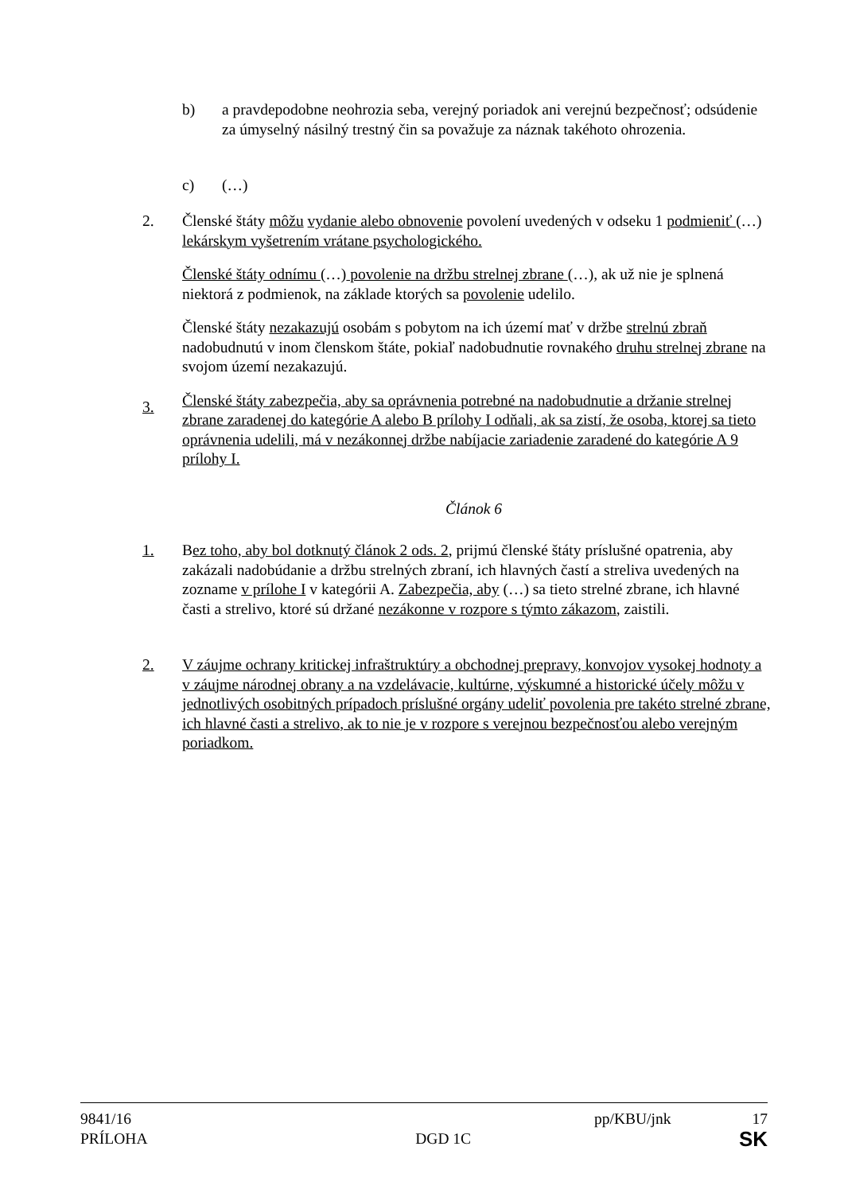b) a pravdepodobne neohrozia seba, verejný poriadok ani verejnú bezpečnosť; odsúdenie za úmyselný násilný trestný čin sa považuje za náznak takéhoto ohrozenia.
c) (…)
2. Členské štáty môžu vydanie alebo obnovenie povolení uvedených v odseku 1 podmieniť (…) lekárskym vyšetrením vrátane psychologického.
Členské štáty odnímu (…) povolenie na držbu strelnej zbrane (…), ak už nie je splnená niektorá z podmienok, na základe ktorých sa povolenie udelilo.
Členské štáty nezakazujú osobám s pobytom na ich území mať v držbe strelnú zbraň nadobudnutú v inom členskom štáte, pokiaľ nadobudnutie rovnakého druhu strelnej zbrane na svojom území nezakazujú.
Členské štáty zabezpečia, aby sa oprávnenia potrebné na nadobudnutie a držanie strelnej zbrane zaradenej do kategórie A alebo B prílohy I odňali, ak sa zistí, že osoba, ktorej sa tieto oprávnenia udelili, má v nezákonnej držbe nabíjacie zariadenie zaradené do kategórie A 9 prílohy I.
3.
Článok 6
1. Bez toho, aby bol dotknutý článok 2 ods. 2, prijmú členské štáty príslušné opatrenia, aby zakázali nadobúdanie a držbu strelných zbraní, ich hlavných častí a streliva uvedených na zozname v prílohe I v kategórii A. Zabezpečia, aby (…) sa tieto strelné zbrane, ich hlavné časti a strelivo, ktoré sú držané nezákonne v rozpore s týmto zákazom, zaistili.
2. V záujme ochrany kritickej infraštruktúry a obchodnej prepravy, konvojov vysokej hodnoty a v záujme národnej obrany a na vzdelávacie, kultúrne, výskumné a historické účely môžu v jednotlivých osobitných prípadoch príslušné orgány udeliť povolenia pre takéto strelné zbrane, ich hlavné časti a strelivo, ak to nie je v rozpore s verejnou bezpečnosťou alebo verejným poriadkom.
9841/16 pp/KBU/jnk 17
PRÍLOHA DGD 1C SK